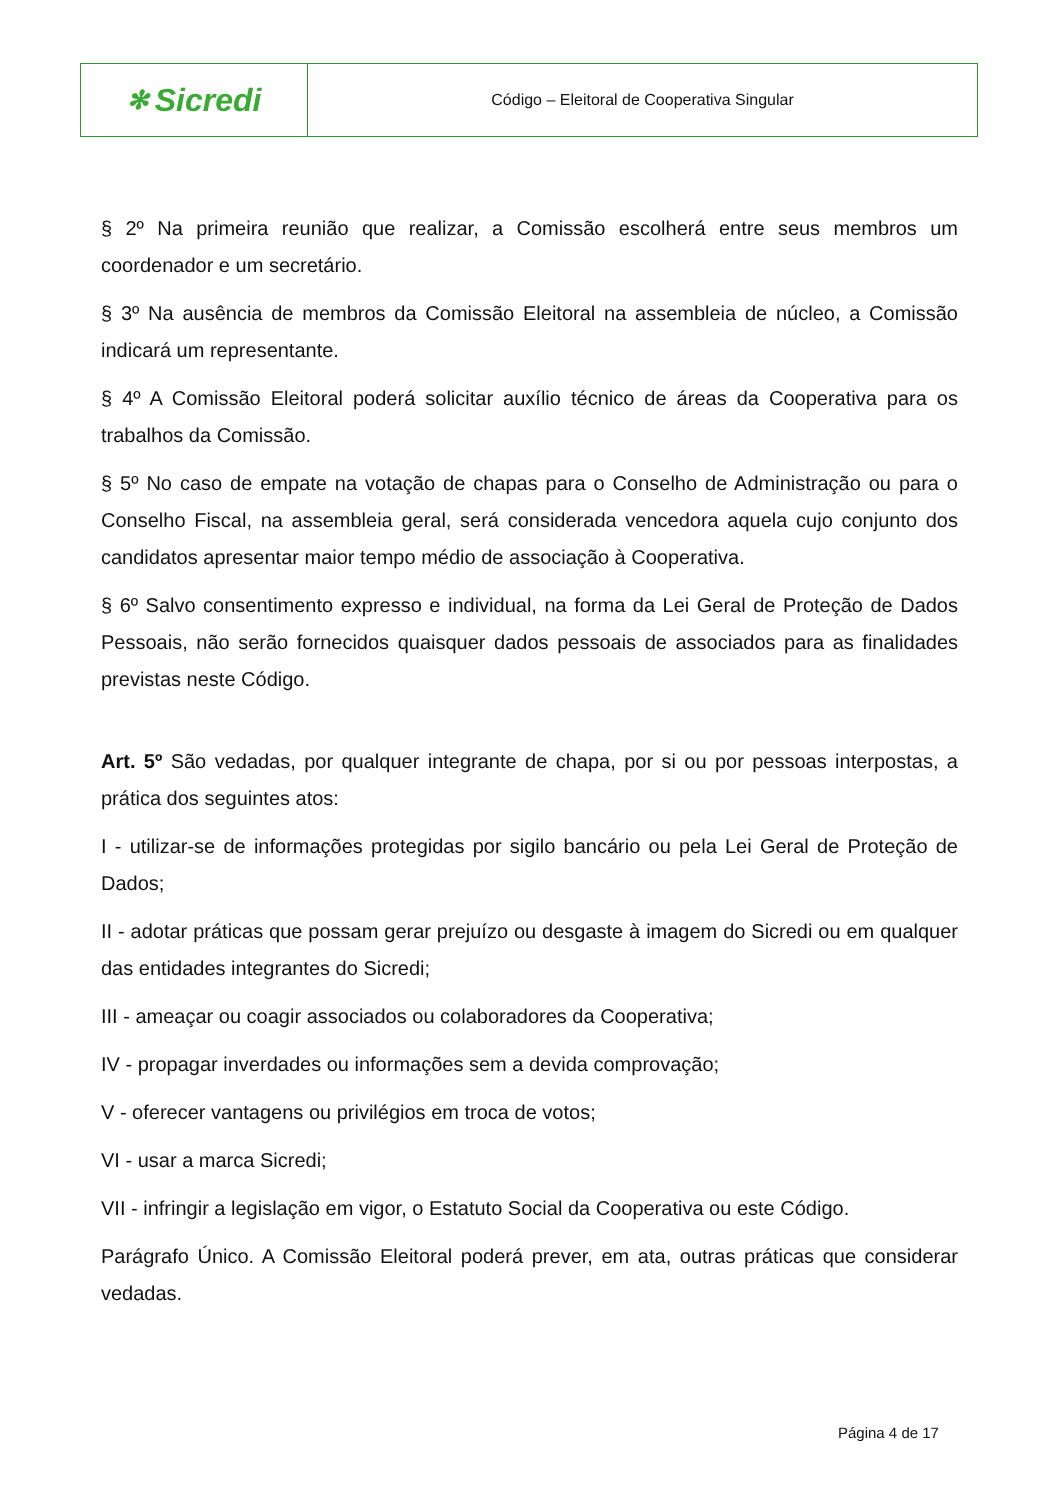✻ Sicredi
Código – Eleitoral de Cooperativa Singular
§ 2º Na primeira reunião que realizar, a Comissão escolherá entre seus membros um coordenador e um secretário.
§ 3º Na ausência de membros da Comissão Eleitoral na assembleia de núcleo, a Comissão indicará um representante.
§ 4º A Comissão Eleitoral poderá solicitar auxílio técnico de áreas da Cooperativa para os trabalhos da Comissão.
§ 5º No caso de empate na votação de chapas para o Conselho de Administração ou para o Conselho Fiscal, na assembleia geral, será considerada vencedora aquela cujo conjunto dos candidatos apresentar maior tempo médio de associação à Cooperativa.
§ 6º Salvo consentimento expresso e individual, na forma da Lei Geral de Proteção de Dados Pessoais, não serão fornecidos quaisquer dados pessoais de associados para as finalidades previstas neste Código.
Art. 5º São vedadas, por qualquer integrante de chapa, por si ou por pessoas interpostas, a prática dos seguintes atos:
I - utilizar-se de informações protegidas por sigilo bancário ou pela Lei Geral de Proteção de Dados;
II - adotar práticas que possam gerar prejuízo ou desgaste à imagem do Sicredi ou em qualquer das entidades integrantes do Sicredi;
III - ameaçar ou coagir associados ou colaboradores da Cooperativa;
IV - propagar inverdades ou informações sem a devida comprovação;
V - oferecer vantagens ou privilégios em troca de votos;
VI - usar a marca Sicredi;
VII - infringir a legislação em vigor, o Estatuto Social da Cooperativa ou este Código.
Parágrafo Único. A Comissão Eleitoral poderá prever, em ata, outras práticas que considerar vedadas.
Página 4 de 17